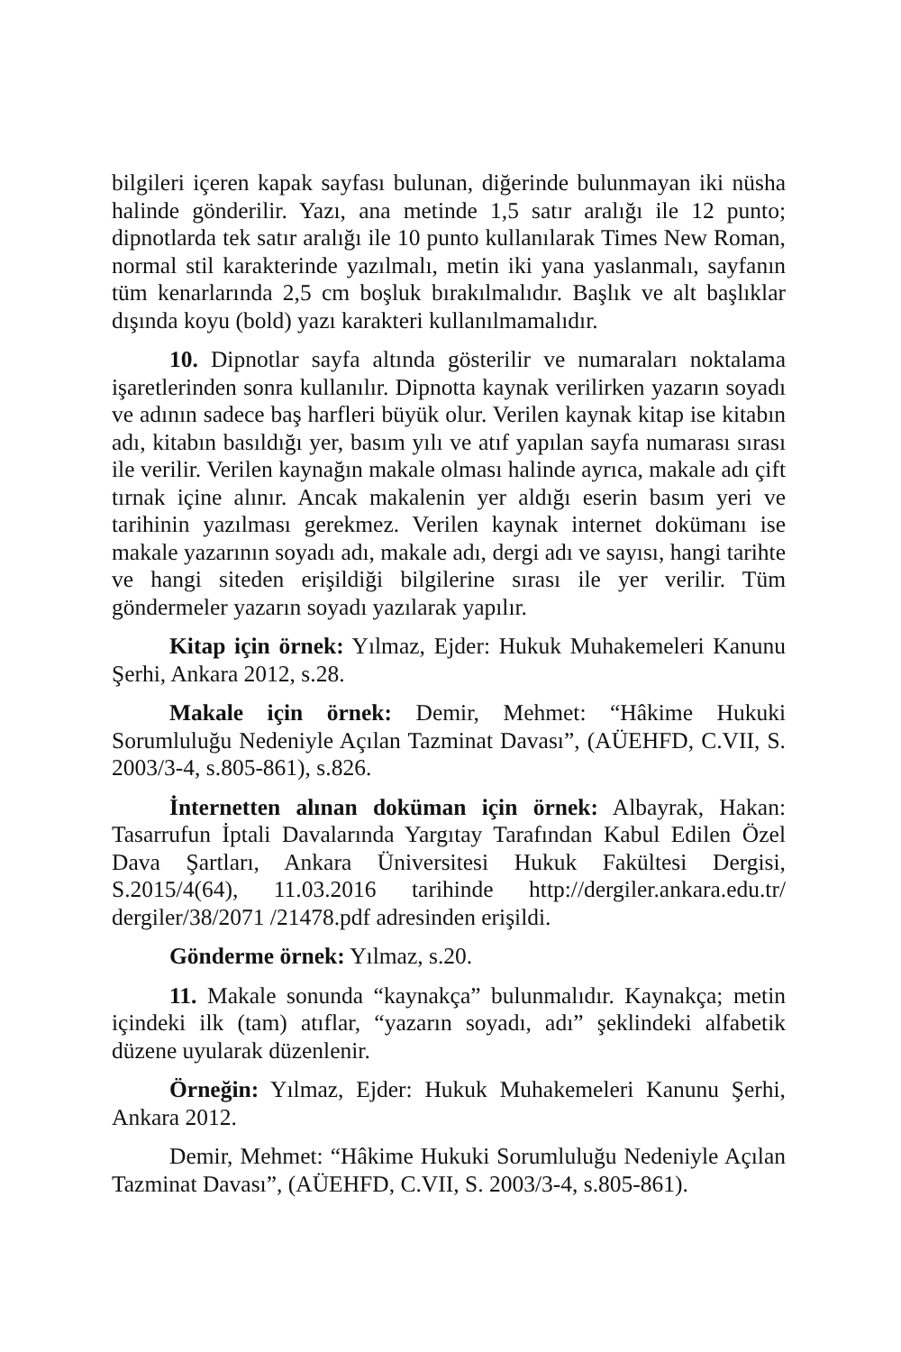bilgileri içeren kapak sayfası bulunan, diğerinde bulunmayan iki nüsha halinde gönderilir. Yazı, ana metinde 1,5 satır aralığı ile 12 punto; dipnotlarda tek satır aralığı ile 10 punto kullanılarak Times New Roman, normal stil karakterinde yazılmalı, metin iki yana yaslanmalı, sayfanın tüm kenarlarında 2,5 cm boşluk bırakılmalıdır. Başlık ve alt başlıklar dışında koyu (bold) yazı karakteri kullanılmamalıdır.
10. Dipnotlar sayfa altında gösterilir ve numaraları noktalama işaretlerinden sonra kullanılır. Dipnotta kaynak verilirken yazarın soyadı ve adının sadece baş harfleri büyük olur. Verilen kaynak kitap ise kitabın adı, kitabın basıldığı yer, basım yılı ve atıf yapılan sayfa numarası sırası ile verilir. Verilen kaynağın makale olması halinde ayrıca, makale adı çift tırnak içine alınır. Ancak makalenin yer aldığı eserin basım yeri ve tarihinin yazılması gerekmez. Verilen kaynak internet dokümanı ise makale yazarının soyadı adı, makale adı, dergi adı ve sayısı, hangi tarihte ve hangi siteden erişildiği bilgilerine sırası ile yer verilir. Tüm göndermeler yazarın soyadı yazılarak yapılır.
Kitap için örnek: Yılmaz, Ejder: Hukuk Muhakemeleri Kanunu Şerhi, Ankara 2012, s.28.
Makale için örnek: Demir, Mehmet: “Hâkime Hukuki Sorumluluğu Nedeniyle Açılan Tazminat Davası”, (AÜEHFD, C.VII, S. 2003/3-4, s.805-861), s.826.
İnternetten alınan doküman için örnek: Albayrak, Hakan: Tasarrufun İptali Davalarında Yargıtay Tarafından Kabul Edilen Özel Dava Şartları, Ankara Üniversitesi Hukuk Fakültesi Dergisi, S.2015/4(64), 11.03.2016 tarihinde http://dergiler.ankara.edu.tr/ dergiler/38/2071 /21478.pdf adresinden erişildi.
Gönderme örnek: Yılmaz, s.20.
11. Makale sonunda “kaynakça” bulunmalıdır. Kaynakça; metin içindeki ilk (tam) atıflar, “yazarın soyadı, adı” şeklindeki alfabetik düzene uyularak düzenlenir.
Örneğin: Yılmaz, Ejder: Hukuk Muhakemeleri Kanunu Şerhi, Ankara 2012.
Demir, Mehmet: “Hâkime Hukuki Sorumluluğu Nedeniyle Açılan Tazminat Davası”, (AÜEHFD, C.VII, S. 2003/3-4, s.805-861).